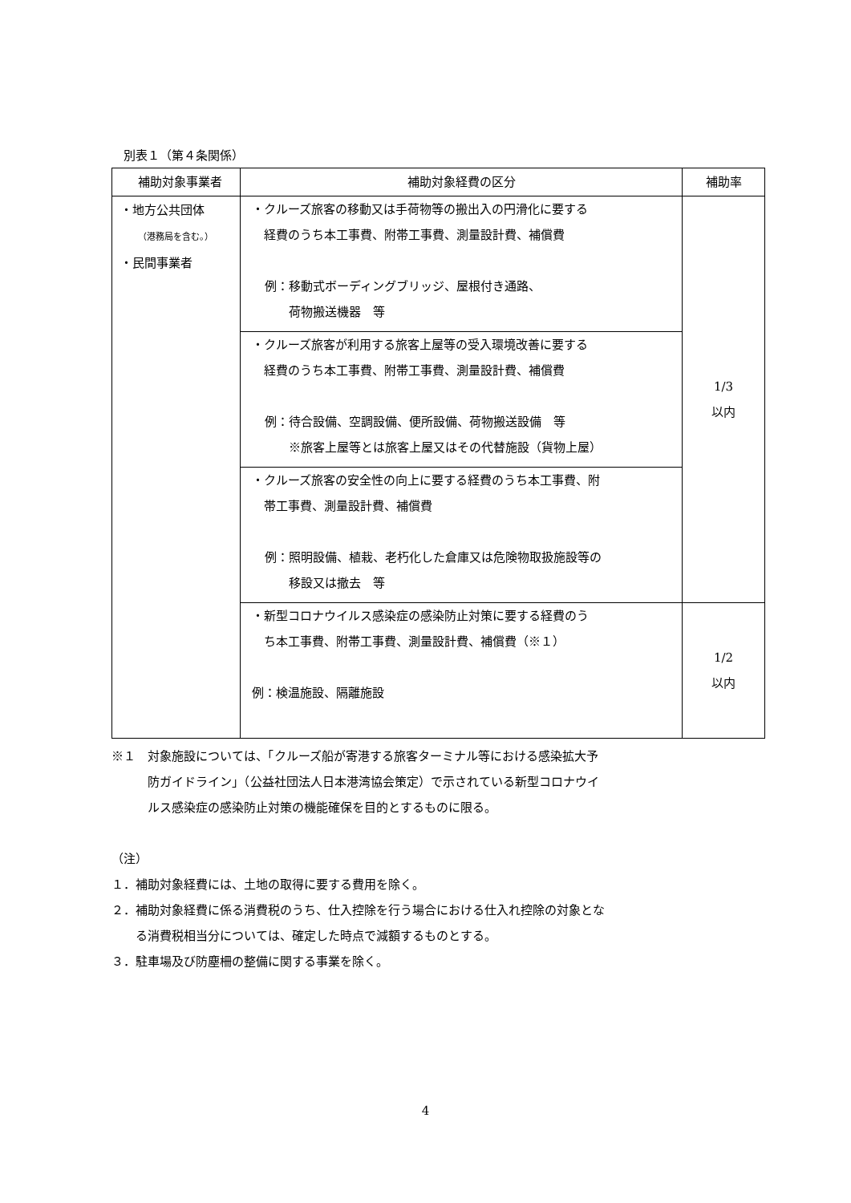別表１（第４条関係）
| 補助対象事業者 | 補助対象経費の区分 | 補助率 |
| --- | --- | --- |
| ・地方公共団体 （港務局を含む。） ・民間事業者 | ・クルーズ旅客の移動又は手荷物等の搬出入の円滑化に要する 経費のうち本工事費、附帯工事費、測量設計費、補償費 例：移動式ボーディングブリッジ、屋根付き通路、 荷物搬送機器 等 | 1/3 以内 |
| | ・クルーズ旅客が利用する旅客上屋等の受入環境改善に要する 経費のうち本工事費、附帯工事費、測量設計費、補償費 例：待合設備、空調設備、便所設備、荷物搬送設備 等 ※旅客上屋等とは旅客上屋又はその代替施設（貨物上屋） | |
| | ・クルーズ旅客の安全性の向上に要する経費のうち本工事費、附 帯工事費、測量設計費、補償費 例：照明設備、植栽、老朽化した倉庫又は危険物取扱施設等の 移設又は撤去 等 | |
| | ・新型コロナウイルス感染症の感染防止対策に要する経費のう ち本工事費、附帯工事費、測量設計費、補償費（※１） 例：検温施設、隔離施設 | 1/2 以内 |
※１　対象施設については、「クルーズ船が寄港する旅客ターミナル等における感染拡大予
　　　防ガイドライン」（公益社団法人日本港湾協会策定）で示されている新型コロナウイ
　　　ルス感染症の感染防止対策の機能確保を目的とするものに限る。
（注）
１．補助対象経費には、土地の取得に要する費用を除く。
２．補助対象経費に係る消費税のうち、仕入控除を行う場合における仕入れ控除の対象とな
　　る消費税相当分については、確定した時点で減額するものとする。
３．駐車場及び防塵柵の整備に関する事業を除く。
4